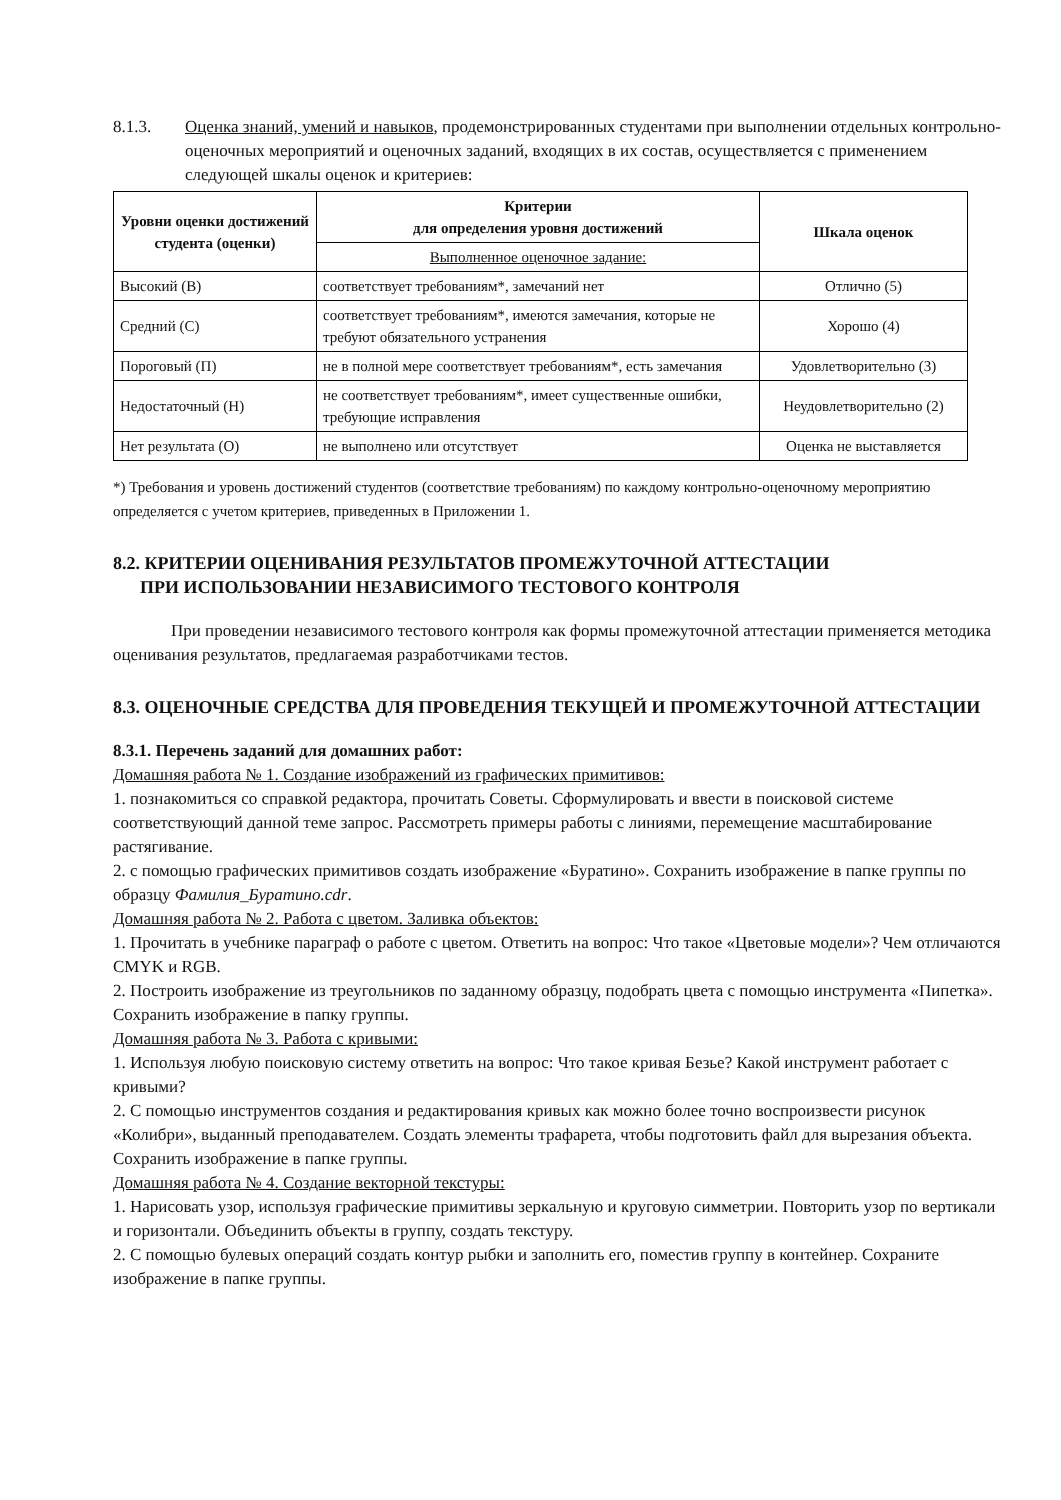8.1.3. Оценка знаний, умений и навыков, продемонстрированных студентами при выполнении отдельных контрольно-оценочных мероприятий и оценочных заданий, входящих в их состав, осуществляется с применением следующей шкалы оценок и критериев:
| Уровни оценки достижений студента (оценки) | Критерии для определения уровня достижений | Шкала оценок |
| --- | --- | --- |
| | Выполненное оценочное задание: | |
| Высокий (В) | соответствует требованиям*, замечаний нет | Отлично (5) |
| Средний (С) | соответствует требованиям*, имеются замечания, которые не требуют обязательного устранения | Хорошо (4) |
| Пороговый (П) | не в полной мере соответствует требованиям*, есть замечания | Удовлетворительно (3) |
| Недостаточный (Н) | не соответствует требованиям*, имеет существенные ошибки, требующие исправления | Неудовлетворительно (2) |
| Нет результата (О) | не выполнено или отсутствует | Оценка не выставляется |
*) Требования и уровень достижений студентов (соответствие требованиям) по каждому контрольно-оценочному мероприятию определяется с учетом критериев, приведенных в Приложении 1.
8.2. КРИТЕРИИ ОЦЕНИВАНИЯ РЕЗУЛЬТАТОВ ПРОМЕЖУТОЧНОЙ АТТЕСТАЦИИ
ПРИ ИСПОЛЬЗОВАНИИ НЕЗАВИСИМОГО ТЕСТОВОГО КОНТРОЛЯ
При проведении независимого тестового контроля как формы промежуточной аттестации применяется методика оценивания результатов, предлагаемая разработчиками тестов.
8.3. ОЦЕНОЧНЫЕ СРЕДСТВА ДЛЯ ПРОВЕДЕНИЯ ТЕКУЩЕЙ И ПРОМЕЖУТОЧНОЙ АТТЕСТАЦИИ
8.3.1. Перечень заданий для домашних работ:
Домашняя работа № 1. Создание изображений из графических примитивов:
1. познакомиться со справкой редактора, прочитать Советы. Сформулировать и ввести в поисковой системе соответствующий данной теме запрос. Рассмотреть примеры работы с линиями, перемещение масштабирование растягивание.
2. с помощью графических примитивов создать изображение «Буратино». Сохранить изображение в папке группы по образцу Фамилия_Буратино.cdr.
Домашняя работа № 2. Работа с цветом. Заливка объектов:
1. Прочитать в учебнике параграф о работе с цветом. Ответить на вопрос: Что такое «Цветовые модели»? Чем отличаются CMYK и RGB.
2. Построить изображение из треугольников по заданному образцу, подобрать цвета с помощью инструмента «Пипетка». Сохранить изображение в папку группы.
Домашняя работа № 3. Работа с кривыми:
1. Используя любую поисковую систему ответить на вопрос: Что такое кривая Безье? Какой инструмент работает с кривыми?
2. С помощью инструментов создания и редактирования кривых как можно более точно воспроизвести рисунок «Колибри», выданный преподавателем. Создать элементы трафарета, чтобы подготовить файл для вырезания объекта. Сохранить изображение в папке группы.
Домашняя работа № 4. Создание векторной текстуры:
1. Нарисовать узор, используя графические примитивы зеркальную и круговую симметрии. Повторить узор по вертикали и горизонтали. Объединить объекты в группу, создать текстуру.
2. С помощью булевых операций создать контур рыбки и заполнить его, поместив группу в контейнер. Сохраните изображение в папке группы.